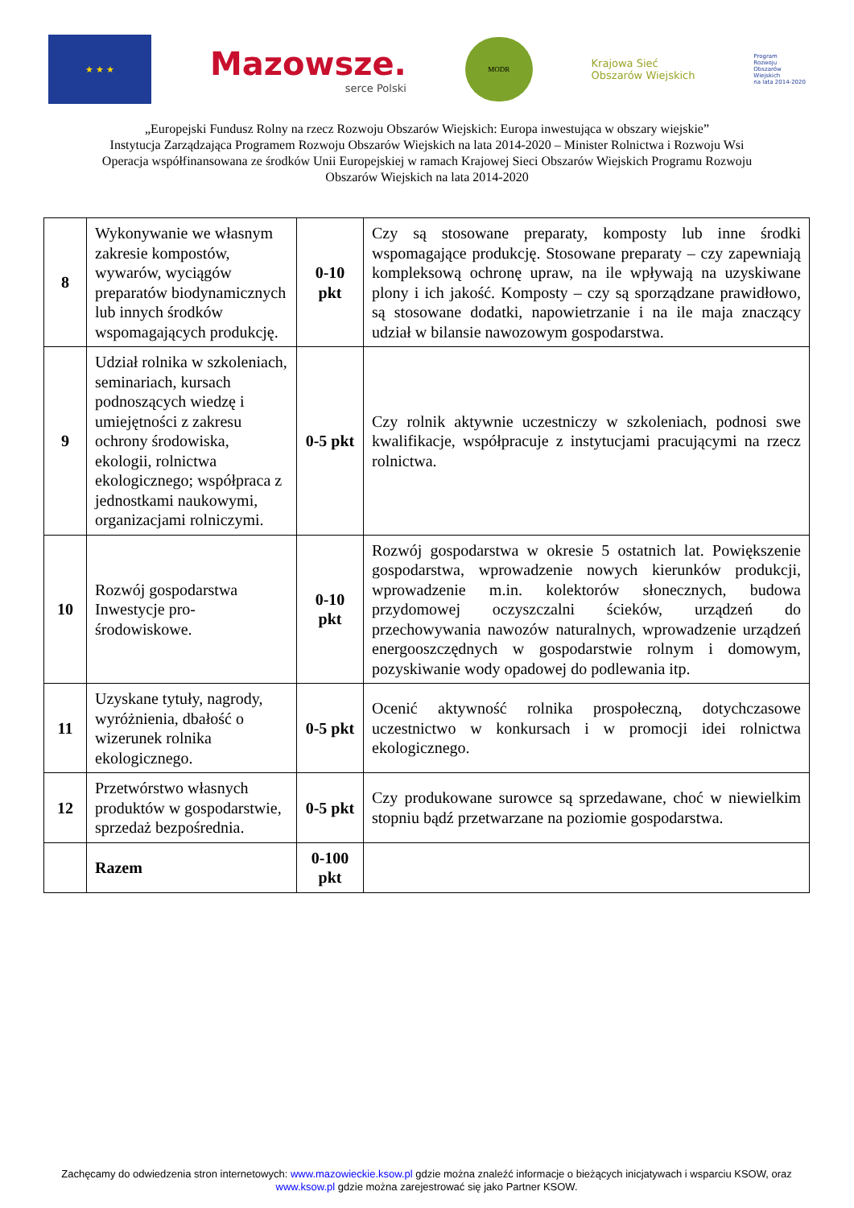★ ★ ★
Mazowsze.
serce Polski
MODR
Krajowa Sieć
Obszarów Wiejskich
Program
Rozwoju
Obszarów
Wiejskich
na lata 2014-2020
„Europejski Fundusz Rolny na rzecz Rozwoju Obszarów Wiejskich: Europa inwestująca w obszary wiejskie”
Instytucja Zarządzająca Programem Rozwoju Obszarów Wiejskich na lata 2014-2020 – Minister Rolnictwa i Rozwoju Wsi
Operacja współfinansowana ze środków Unii Europejskiej w ramach Krajowej Sieci Obszarów Wiejskich Programu Rozwoju
Obszarów Wiejskich na lata 2014-2020
| 8 | Wykonywanie we własnym zakresie kompostów, wywarów, wyciągów preparatów biodynamicznych lub innych środków wspomagających produkcję. | 0-10 pkt | Czy są stosowane preparaty, komposty lub inne środki wspomagające produkcję. Stosowane preparaty – czy zapewniają kompleksową ochronę upraw, na ile wpływają na uzyskiwane plony i ich jakość. Komposty – czy są sporządzane prawidłowo, są stosowane dodatki, napowietrzanie i na ile maja znaczący udział w bilansie nawozowym gospodarstwa. |
| 9 | Udział rolnika w szkoleniach, seminariach, kursach podnoszących wiedzę i umiejętności z zakresu ochrony środowiska, ekologii, rolnictwa ekologicznego; współpraca z jednostkami naukowymi, organizacjami rolniczymi. | 0-5 pkt | Czy rolnik aktywnie uczestniczy w szkoleniach, podnosi swe kwalifikacje, współpracuje z instytucjami pracującymi na rzecz rolnictwa. |
| 10 | Rozwój gospodarstwa Inwestycje pro-środowiskowe. | 0-10 pkt | Rozwój gospodarstwa w okresie 5 ostatnich lat. Powiększenie gospodarstwa, wprowadzenie nowych kierunków produkcji, wprowadzenie m.in. kolektorów słonecznych, budowa przydomowej oczyszczalni ścieków, urządzeń do przechowywania nawozów naturalnych, wprowadzenie urządzeń energooszczędnych w gospodarstwie rolnym i domowym, pozyskiwanie wody opadowej do podlewania itp. |
| 11 | Uzyskane tytuły, nagrody, wyróżnienia, dbałość o wizerunek rolnika ekologicznego. | 0-5 pkt | Ocenić aktywność rolnika prospołeczną, dotychczasowe uczestnictwo w konkursach i w promocji idei rolnictwa ekologicznego. |
| 12 | Przetwórstwo własnych produktów w gospodarstwie, sprzedaż bezpośrednia. | 0-5 pkt | Czy produkowane surowce są sprzedawane, choć w niewielkim stopniu bądź przetwarzane na poziomie gospodarstwa. |
| | Razem | 0-100 pkt | |
Zachęcamy do odwiedzenia stron internetowych: www.mazowieckie.ksow.pl gdzie można znaleźć informacje o bieżących inicjatywach i wsparciu KSOW, oraz www.ksow.pl gdzie można zarejestrować się jako Partner KSOW.